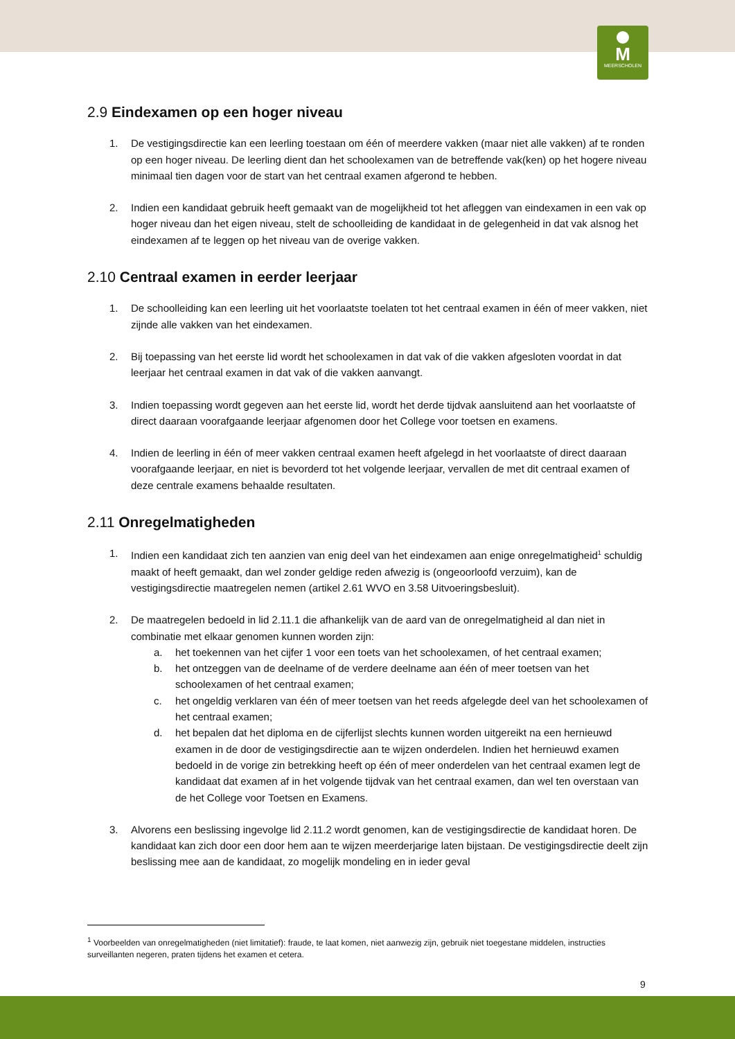M
MEERSCHOLEN
2.9 Eindexamen op een hoger niveau
1. De vestigingsdirectie kan een leerling toestaan om één of meerdere vakken (maar niet alle vakken) af te ronden op een hoger niveau. De leerling dient dan het schoolexamen van de betreffende vak(ken) op het hogere niveau minimaal tien dagen voor de start van het centraal examen afgerond te hebben.
2. Indien een kandidaat gebruik heeft gemaakt van de mogelijkheid tot het afleggen van eindexamen in een vak op hoger niveau dan het eigen niveau, stelt de schoolleiding de kandidaat in de gelegenheid in dat vak alsnog het eindexamen af te leggen op het niveau van de overige vakken.
2.10 Centraal examen in eerder leerjaar
1. De schoolleiding kan een leerling uit het voorlaatste toelaten tot het centraal examen in één of meer vakken, niet zijnde alle vakken van het eindexamen.
2. Bij toepassing van het eerste lid wordt het schoolexamen in dat vak of die vakken afgesloten voordat in dat leerjaar het centraal examen in dat vak of die vakken aanvangt.
3. Indien toepassing wordt gegeven aan het eerste lid, wordt het derde tijdvak aansluitend aan het voorlaatste of direct daaraan voorafgaande leerjaar afgenomen door het College voor toetsen en examens.
4. Indien de leerling in één of meer vakken centraal examen heeft afgelegd in het voorlaatste of direct daaraan voorafgaande leerjaar, en niet is bevorderd tot het volgende leerjaar, vervallen de met dit centraal examen of deze centrale examens behaalde resultaten.
2.11 Onregelmatigheden
1. Indien een kandidaat zich ten aanzien van enig deel van het eindexamen aan enige onregelmatigheid<sup>1</sup> schuldig maakt of heeft gemaakt, dan wel zonder geldige reden afwezig is (ongeoorloofd verzuim), kan de vestigingsdirectie maatregelen nemen (artikel 2.61 WVO en 3.58 Uitvoeringsbesluit).
2. De maatregelen bedoeld in lid 2.11.1 die afhankelijk van de aard van de onregelmatigheid al dan niet in combinatie met elkaar genomen kunnen worden zijn:
a. het toekennen van het cijfer 1 voor een toets van het schoolexamen, of het centraal examen;
b. het ontzeggen van de deelname of de verdere deelname aan één of meer toetsen van het schoolexamen of het centraal examen;
c. het ongeldig verklaren van één of meer toetsen van het reeds afgelegde deel van het schoolexamen of het centraal examen;
d. het bepalen dat het diploma en de cijferlijst slechts kunnen worden uitgereikt na een hernieuwd examen in de door de vestigingsdirectie aan te wijzen onderdelen. Indien het hernieuwd examen bedoeld in de vorige zin betrekking heeft op één of meer onderdelen van het centraal examen legt de kandidaat dat examen af in het volgende tijdvak van het centraal examen, dan wel ten overstaan van de het College voor Toetsen en Examens.
3. Alvorens een beslissing ingevolge lid 2.11.2 wordt genomen, kan de vestigingsdirectie de kandidaat horen. De kandidaat kan zich door een door hem aan te wijzen meerderjarige laten bijstaan. De vestigingsdirectie deelt zijn beslissing mee aan de kandidaat, zo mogelijk mondeling en in ieder geval
<sup>1</sup> Voorbeelden van onregelmatigheden (niet limitatief): fraude, te laat komen, niet aanwezig zijn, gebruik niet toegestane middelen, instructies surveillanten negeren, praten tijdens het examen et cetera.
9